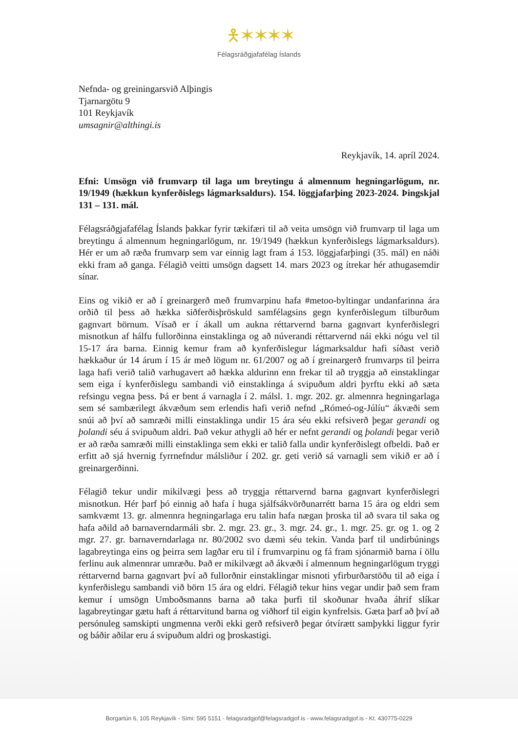🯅 ✶ ✶ ✶ ✶
Félagsráðgjafafélag Íslands
Nefnda- og greiningarsvið Alþingis
Tjarnargötu 9
101 Reykjavík
umsagnir@althingi.is
Reykjavík, 14. apríl 2024.
Efni: Umsögn við frumvarp til laga um breytingu á almennum hegningarlögum, nr. 19/1949 (hækkun kynferðislegs lágmarksaldurs). 154. löggjafarþing 2023-2024. Þingskjal 131 – 131. mál.
Félagsráðgjafafélag Íslands þakkar fyrir tækifæri til að veita umsögn við frumvarp til laga um breytingu á almennum hegningarlögum, nr. 19/1949 (hækkun kynferðislegs lágmarksaldurs). Hér er um að ræða frumvarp sem var einnig lagt fram á 153. löggjafarþingi (35. mál) en náði ekki fram að ganga. Félagið veitti umsögn dagsett 14. mars 2023 og ítrekar hér athugasemdir sínar.
Eins og vikið er að í greinargerð með frumvarpinu hafa #metoo-byltingar undanfarinna ára orðið til þess að hækka siðferðisþröskuld samfélagsins gegn kynferðislegum tilburðum gagnvart börnum. Vísað er í ákall um aukna réttarvernd barna gagnvart kynferðislegri misnotkun af hálfu fullorðinna einstaklinga og að núverandi réttarvernd nái ekki nógu vel til 15-17 ára barna. Einnig kemur fram að kynferðislegur lágmarksaldur hafi síðast verið hækkaður úr 14 árum í 15 ár með lögum nr. 61/2007 og að í greinargerð frumvarps til þeirra laga hafi verið talið varhugavert að hækka aldurinn enn frekar til að tryggja að einstaklingar sem eiga í kynferðislegu sambandi við einstaklinga á svipuðum aldri þyrftu ekki að sæta refsingu vegna þess. Þá er bent á varnagla í 2. málsl. 1. mgr. 202. gr. almennra hegningarlaga sem sé sambærilegt ákvæðum sem erlendis hafi verið nefnd „Rómeó-og-Júlíu“ ákvæði sem snúi að því að samræði milli einstaklinga undir 15 ára séu ekki refsiverð þegar gerandi og þolandi séu á svipuðum aldri. Það vekur athygli að hér er nefnt gerandi og þolandi þegar verið er að ræða samræði milli einstaklinga sem ekki er talið falla undir kynferðislegt ofbeldi. Það er erfitt að sjá hvernig fyrrnefndur málsliður í 202. gr. geti verið sá varnagli sem vikið er að í greinargerðinni.
Félagið tekur undir mikilvægi þess að tryggja réttarvernd barna gagnvart kynferðislegri misnotkun. Hér þarf þó einnig að hafa í huga sjálfsákvörðunarrétt barna 15 ára og eldri sem samkvæmt 13. gr. almennra hegningarlaga eru talin hafa nægan þroska til að svara til saka og hafa aðild að barnaverndarmáli sbr. 2. mgr. 23. gr., 3. mgr. 24. gr., 1. mgr. 25. gr. og 1. og 2 mgr. 27. gr. barnaverndarlaga nr. 80/2002 svo dæmi séu tekin. Vanda þarf til undirbúnings lagabreytinga eins og þeirra sem lagðar eru til í frumvarpinu og fá fram sjónarmið barna í öllu ferlinu auk almennrar umræðu. Það er mikilvægt að ákvæði í almennum hegningarlögum tryggi réttarvernd barna gagnvart því að fullorðnir einstaklingar misnoti yfirburðarstöðu til að eiga í kynferðislegu sambandi við börn 15 ára og eldri. Félagið tekur hins vegar undir það sem fram kemur í umsögn Umboðsmanns barna að taka þurfi til skoðunar hvaða áhrif slíkar lagabreytingar gætu haft á réttarvitund barna og viðhorf til eigin kynfrelsis. Gæta þarf að því að persónuleg samskipti ungmenna verði ekki gerð refsiverð þegar ótvírætt samþykki liggur fyrir og báðir aðilar eru á svipuðum aldri og þroskastigi.
Borgartún 6, 105 Reykjavík - Sími: 595 5151 - felagsradgjof@felagsradgjof.is - www.felagsradgjof.is - Kt. 430775-0229